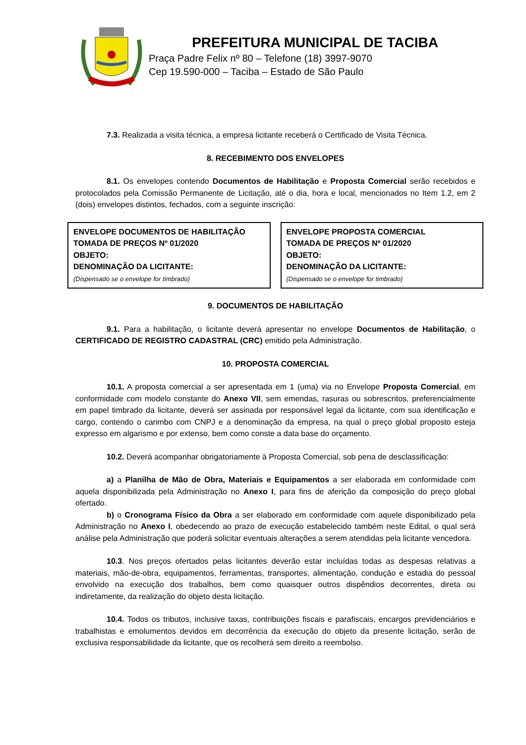PREFEITURA MUNICIPAL DE TACIBA
Praça Padre Felix nº 80 – Telefone (18) 3997-9070
Cep 19.590-000 – Taciba – Estado de São Paulo
7.3. Realizada a visita técnica, a empresa licitante receberá o Certificado de Visita Técnica.
8. RECEBIMENTO DOS ENVELOPES
8.1. Os envelopes contendo Documentos de Habilitação e Proposta Comercial serão recebidos e protocolados pela Comissão Permanente de Licitação, até o dia, hora e local, mencionados no Item 1.2, em 2 (dois) envelopes distintos, fechados, com a seguinte inscrição:
ENVELOPE DOCUMENTOS DE HABILITAÇÃO
TOMADA DE PREÇOS Nº 01/2020
OBJETO:
DENOMINAÇÃO DA LICITANTE:
(Dispensado se o envelope for timbrado)
ENVELOPE PROPOSTA COMERCIAL
TOMADA DE PREÇOS Nº 01/2020
OBJETO:
DENOMINAÇÃO DA LICITANTE:
(Dispensado se o envelope for timbrado)
9. DOCUMENTOS DE HABILITAÇÃO
9.1. Para a habilitação, o licitante deverá apresentar no envelope Documentos de Habilitação, o CERTIFICADO DE REGISTRO CADASTRAL (CRC) emitido pela Administração.
10. PROPOSTA COMERCIAL
10.1. A proposta comercial a ser apresentada em 1 (uma) via no Envelope Proposta Comercial, em conformidade com modelo constante do Anexo VII, sem emendas, rasuras ou sobrescritos, preferencialmente em papel timbrado da licitante, deverá ser assinada por responsável legal da licitante, com sua identificação e cargo, contendo o carimbo com CNPJ e a denominação da empresa, na qual o preço global proposto esteja expresso em algarismo e por extenso, bem como conste a data base do orçamento.
10.2. Deverá acompanhar obrigatoriamente à Proposta Comercial, sob pena de desclassificação:
a) a Planilha de Mão de Obra, Materiais e Equipamentos a ser elaborada em conformidade com aquela disponibilizada pela Administração no Anexo I, para fins de aferição da composição do preço global ofertado.
b) o Cronograma Físico da Obra a ser elaborado em conformidade com aquele disponibilizado pela Administração no Anexo I, obedecendo ao prazo de execução estabelecido também neste Edital, o qual será análise pela Administração que poderá solicitar eventuais alterações a serem atendidas pela licitante vencedora.
10.3. Nos preços ofertados pelas licitantes deverão estar incluídas todas as despesas relativas a materiais, mão-de-obra, equipamentos, ferramentas, transportes, alimentação, condução e estadia do pessoal envolvido na execução dos trabalhos, bem como quaisquer outros dispêndios decorrentes, direta ou indiretamente, da realização do objeto desta licitação.
10.4. Todos os tributos, inclusive taxas, contribuições fiscais e parafiscais, encargos previdenciários e trabalhistas e emolumentos devidos em decorrência da execução do objeto da presente licitação, serão de exclusiva responsabilidade da licitante, que os recolherá sem direito a reembolso.